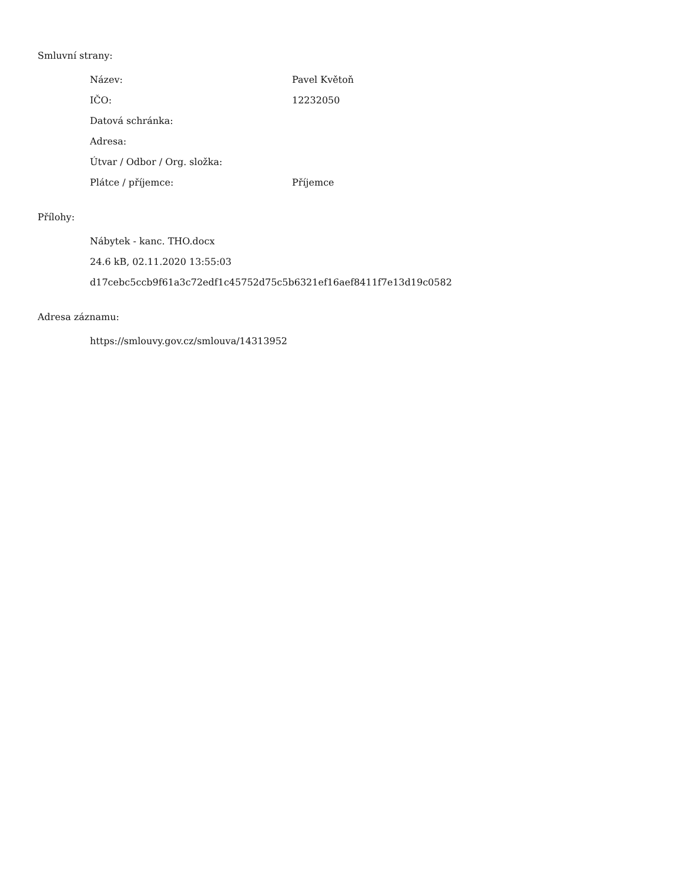Smluvní strany:
| Název: | Pavel Květoň |
| IČO: | 12232050 |
| Datová schránka: | |
| Adresa: | |
| Útvar / Odbor / Org. složka: | |
| Plátce / příjemce: | Příjemce |
Přílohy:
| Nábytek - kanc. THO.docx |
| 24.6 kB, 02.11.2020 13:55:03 |
| d17cebc5ccb9f61a3c72edf1c45752d75c5b6321ef16aef8411f7e13d19c0582 |
Adresa záznamu:
| https://smlouvy.gov.cz/smlouva/14313952 |